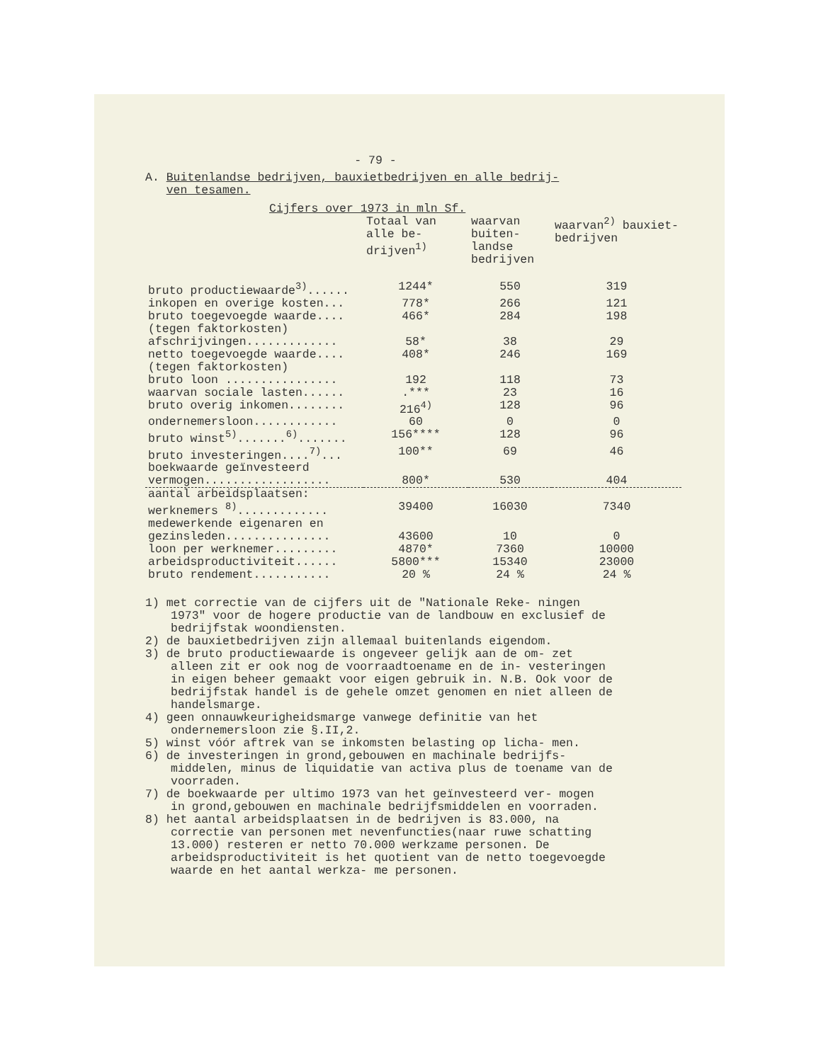- 79 -
A. Buitenlandse bedrijven, bauxietbedrijven en alle bedrij-
ven tesamen.
Cijfers over 1973 in mln Sf.
| | Totaal van alle be- drijven<sup>1)</sup> | waarvan buiten- landse bedrijven | waarvan<sup>2)</sup> bauxiet- bedrijven |
| --- | --- | --- | --- |
| bruto productiewaarde<sup>3)</sup>...... | 1244* | 550 | 319 |
| inkopen en overige kosten... | 778* | 266 | 121 |
| bruto toegevoegde waarde.... (tegen faktorkosten) | 466* | 284 | 198 |
| afschrijvingen............. | 58* | 38 | 29 |
| netto toegevoegde waarde.... (tegen faktorkosten) | 408* | 246 | 169 |
| bruto loon ................ | 192 | 118 | 73 |
| waarvan sociale lasten...... | .*** | 23 | 16 |
| bruto overig inkomen........ | 216<sup>4)</sup> | 128 | 96 |
| ondernemersloon............ | 60 | 0 | 0 |
| bruto winst<sup>5)</sup>.......<sup>6)</sup>....... | 156**** | 128 | 96 |
| bruto investeringen....<sup>7)</sup>... | 100** | 69 | 46 |
| boekwaarde geïnvesteerd vermogen.................. | 800* | 530 | 404 |
| aantal arbeidsplaatsen: werknemers <sup>8)</sup>............. | 39400 | 16030 | 7340 |
| medewerkende eigenaren en gezinsleden............... | 43600 | 10 | 0 |
| loon per werknemer......... | 4870* | 7360 | 10000 |
| arbeidsproductiviteit...... | 5800*** | 15340 | 23000 |
| bruto rendement........... | 20 % | 24 % | 24 % |
1) met correctie van de cijfers uit de "Nationale Reke- ningen 1973" voor de hogere productie van de landbouw en exclusief de bedrijfstak woondiensten.
2) de bauxietbedrijven zijn allemaal buitenlands eigendom.
3) de bruto productiewaarde is ongeveer gelijk aan de om- zet alleen zit er ook nog de voorraadtoename en de in- vesteringen in eigen beheer gemaakt voor eigen gebruik in. N.B. Ook voor de bedrijfstak handel is de gehele omzet genomen en niet alleen de handelsmarge.
4) geen onnauwkeurigheidsmarge vanwege definitie van het ondernemersloon zie §.II,2.
5) winst vóór aftrek van se inkomsten belasting op licha- men.
6) de investeringen in grond,gebouwen en machinale bedrijfs- middelen, minus de liquidatie van activa plus de toename van de voorraden.
7) de boekwaarde per ultimo 1973 van het geïnvesteerd ver- mogen in grond,gebouwen en machinale bedrijfsmiddelen en voorraden.
8) het aantal arbeidsplaatsen in de bedrijven is 83.000, na correctie van personen met nevenfuncties(naar ruwe schatting 13.000) resteren er netto 70.000 werkzame personen. De arbeidsproductiviteit is het quotient van de netto toegevoegde waarde en het aantal werkza- me personen.